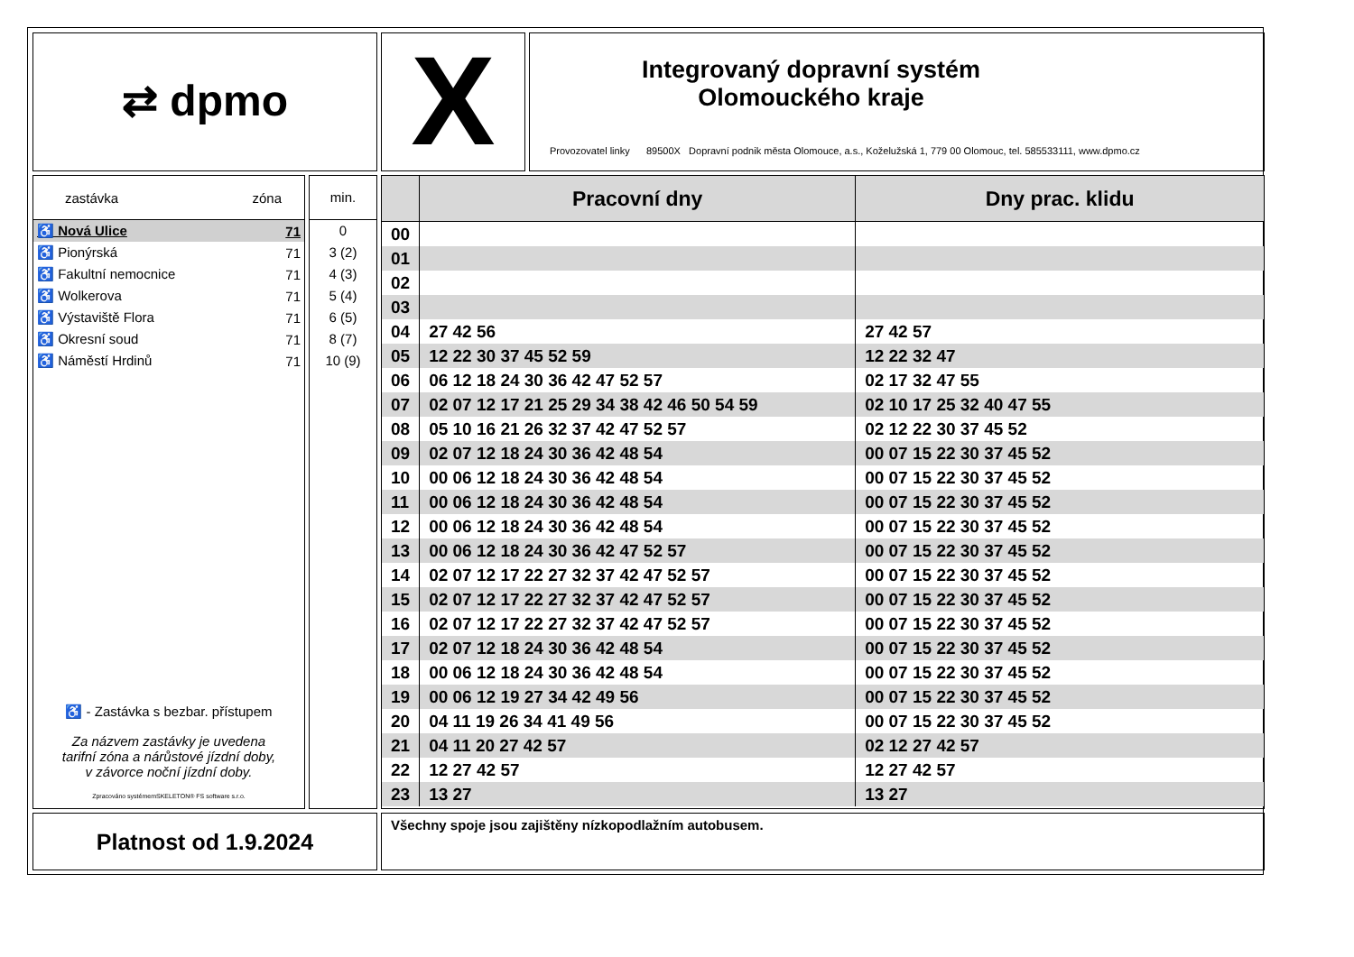⇄ dpmo X
Integrovaný dopravní systém
Olomouckého kraje
Provozovatel linky 89500X Dopravní podnik města Olomouce, a.s., Koželužská 1, 779 00 Olomouc, tel. 585533111, www.dpmo.cz
zastávka zóna
| ♿ Nová Ulice | 71 |
| ♿ Pionýrská | 71 |
| ♿ Fakultní nemocnice | 71 |
| ♿ Wolkerova | 71 |
| ♿ Výstaviště Flora | 71 |
| ♿ Okresní soud | 71 |
| ♿ Náměstí Hrdinů | 71 |
♿ - Zastávka s bezbar. přístupem
Za názvem zastávky je uvedena
tarifní zóna a nárůstové jízdní doby,
v závorce noční jízdní doby.
Zpracováno systémemSKELETON® FS software s.r.o.
min.
0
3 (2)
4 (3)
5 (4)
6 (5)
8 (7)
10 (9)
| | Pracovní dny | Dny prac. klidu |
| --- | --- | --- |
| 00 | | |
| 01 | | |
| 02 | | |
| 03 | | |
| 04 | 27 42 56 | 27 42 57 |
| 05 | 12 22 30 37 45 52 59 | 12 22 32 47 |
| 06 | 06 12 18 24 30 36 42 47 52 57 | 02 17 32 47 55 |
| 07 | 02 07 12 17 21 25 29 34 38 42 46 50 54 59 | 02 10 17 25 32 40 47 55 |
| 08 | 05 10 16 21 26 32 37 42 47 52 57 | 02 12 22 30 37 45 52 |
| 09 | 02 07 12 18 24 30 36 42 48 54 | 00 07 15 22 30 37 45 52 |
| 10 | 00 06 12 18 24 30 36 42 48 54 | 00 07 15 22 30 37 45 52 |
| 11 | 00 06 12 18 24 30 36 42 48 54 | 00 07 15 22 30 37 45 52 |
| 12 | 00 06 12 18 24 30 36 42 48 54 | 00 07 15 22 30 37 45 52 |
| 13 | 00 06 12 18 24 30 36 42 47 52 57 | 00 07 15 22 30 37 45 52 |
| 14 | 02 07 12 17 22 27 32 37 42 47 52 57 | 00 07 15 22 30 37 45 52 |
| 15 | 02 07 12 17 22 27 32 37 42 47 52 57 | 00 07 15 22 30 37 45 52 |
| 16 | 02 07 12 17 22 27 32 37 42 47 52 57 | 00 07 15 22 30 37 45 52 |
| 17 | 02 07 12 18 24 30 36 42 48 54 | 00 07 15 22 30 37 45 52 |
| 18 | 00 06 12 18 24 30 36 42 48 54 | 00 07 15 22 30 37 45 52 |
| 19 | 00 06 12 19 27 34 42 49 56 | 00 07 15 22 30 37 45 52 |
| 20 | 04 11 19 26 34 41 49 56 | 00 07 15 22 30 37 45 52 |
| 21 | 04 11 20 27 42 57 | 02 12 27 42 57 |
| 22 | 12 27 42 57 | 12 27 42 57 |
| 23 | 13 27 | 13 27 |
Platnost od 1.9.2024 Všechny spoje jsou zajištěny nízkopodlažním autobusem.